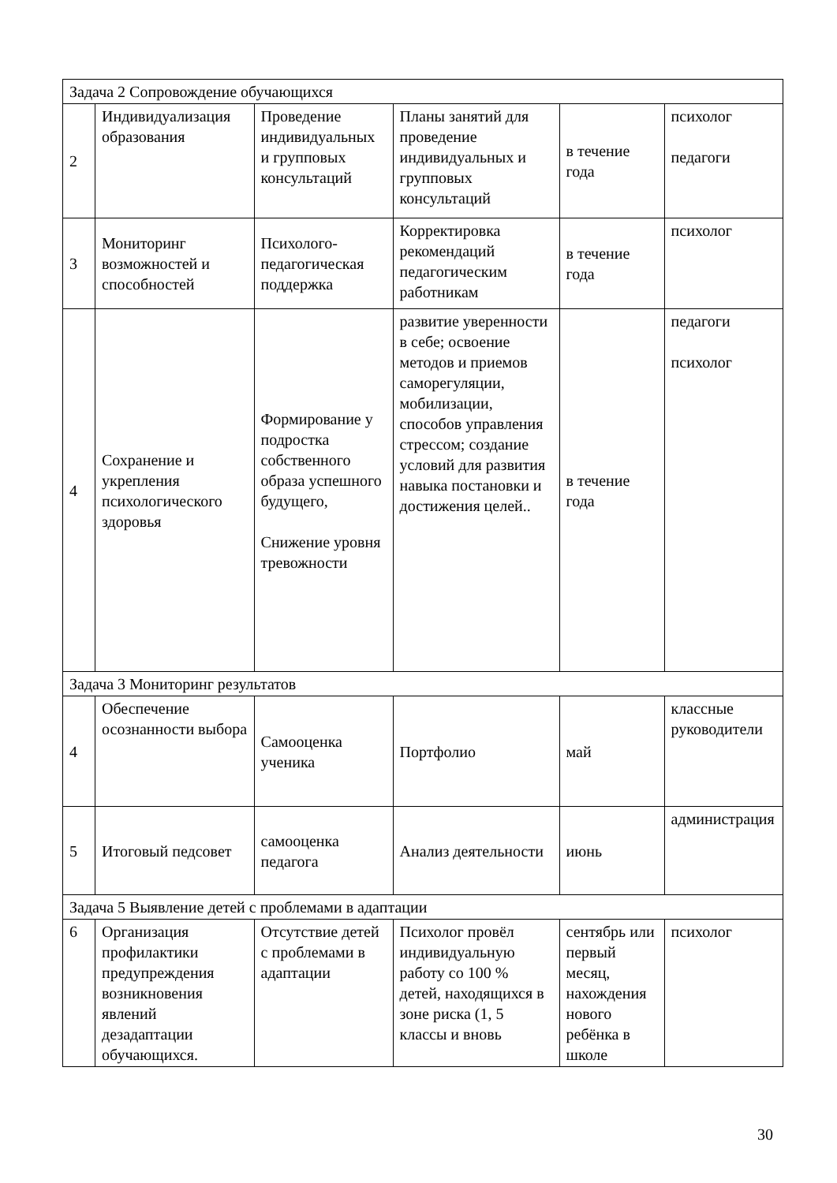| Задача 2 Сопровождение обучающихся | | | | | |
| 2 | Индивидуализация образования | Проведение индивидуальных и групповых консультаций | Планы занятий для проведение индивидуальных и групповых консультаций | в течение года | психолог педагоги |
| 3 | Мониторинг возможностей и способностей | Психолого-педагогическая поддержка | Корректировка рекомендаций педагогическим работникам | в течение года | психолог |
| 4 | Сохранение и укрепления психологического здоровья | Формирование у подростка собственного образа успешного будущего, Снижение уровня тревожности | развитие уверенности в себе; освоение методов и приемов саморегуляции, мобилизации, способов управления стрессом; создание условий для развития навыка постановки и достижения целей.. | в течение года | педагоги психолог |
| Задача 3 Мониторинг результатов | | | | | |
| 4 | Обеспечение осознанности выбора | Самооценка ученика | Портфолио | май | классные руководители |
| 5 | Итоговый педсовет | самооценка педагога | Анализ деятельности | июнь | администрация |
| Задача 5 Выявление детей с проблемами в адаптации | | | | | |
| 6 | Организация профилактики предупреждения возникновения явлений дезадаптации обучающихся. | Отсутствие детей с проблемами в адаптации | Психолог провёл индивидуальную работу со 100 % детей, находящихся в зоне риска (1, 5 классы и вновь | сентябрь или первый месяц, нахождения нового ребёнка в школе | психолог |
30